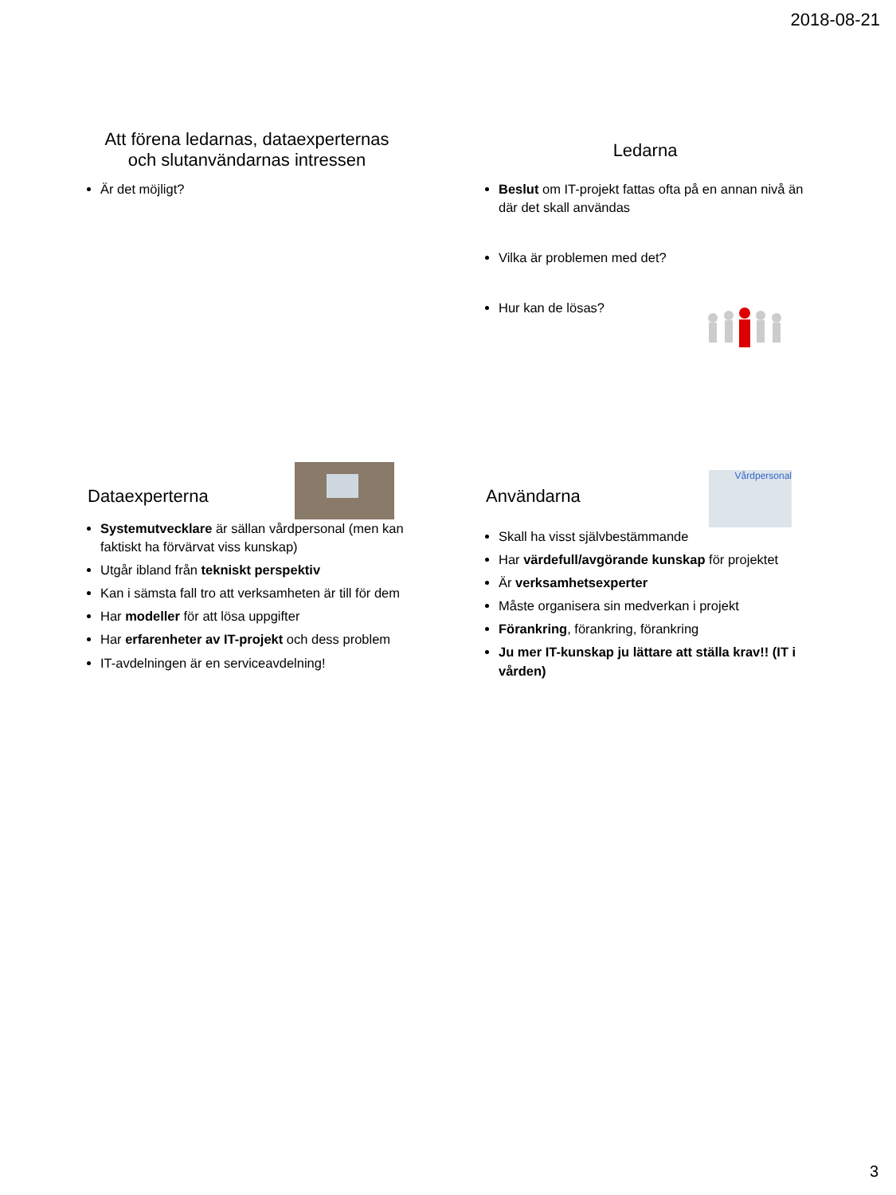2018-08-21
Att förena ledarnas, dataexperternas
och slutanvändarnas intressen
Är det möjligt?
Ledarna
Beslut om IT-projekt fattas ofta på en annan nivå än där det skall användas
Vilka är problemen med det?
Hur kan de lösas?
Dataexperterna
Systemutvecklare är sällan vårdpersonal (men kan faktiskt ha förvärvat viss kunskap)
Utgår ibland från tekniskt perspektiv
Kan i sämsta fall tro att verksamheten är till för dem
Har modeller för att lösa uppgifter
Har erfarenheter av IT-projekt och dess problem
IT-avdelningen är en serviceavdelning!
Användarna
Vårdpersonal
Skall ha visst självbestämmande
Har värdefull/avgörande kunskap för projektet
Är verksamhetsexperter
Måste organisera sin medverkan i projekt
Förankring, förankring, förankring
Ju mer IT-kunskap ju lättare att ställa krav!! (IT i vården)
3